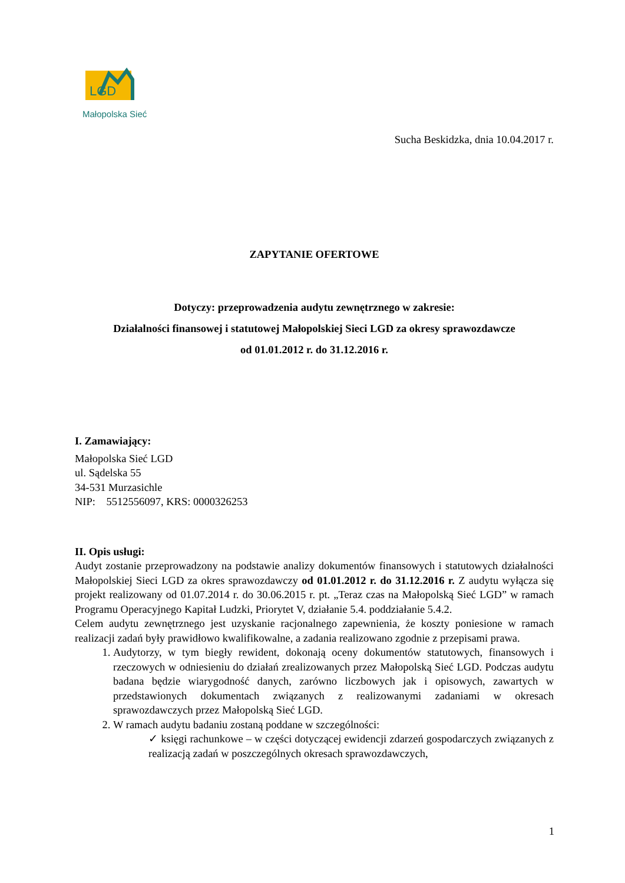LGD
Małopolska Sieć
Sucha Beskidzka, dnia 10.04.2017 r.
ZAPYTANIE OFERTOWE
Dotyczy: przeprowadzenia audytu zewnętrznego w zakresie:
Działalności finansowej i statutowej Małopolskiej Sieci LGD za okresy sprawozdawcze
od 01.01.2012 r. do 31.12.2016 r.
I. Zamawiający:
Małopolska Sieć LGD
ul. Sądelska 55
34-531 Murzasichle
NIP: 5512556097, KRS: 0000326253
II. Opis usługi:
Audyt zostanie przeprowadzony na podstawie analizy dokumentów finansowych i statutowych działalności Małopolskiej Sieci LGD za okres sprawozdawczy od 01.01.2012 r. do 31.12.2016 r. Z audytu wyłącza się projekt realizowany od 01.07.2014 r. do 30.06.2015 r. pt. „Teraz czas na Małopolską Sieć LGD” w ramach Programu Operacyjnego Kapitał Ludzki, Priorytet V, działanie 5.4. poddziałanie 5.4.2.
Celem audytu zewnętrznego jest uzyskanie racjonalnego zapewnienia, że koszty poniesione w ramach realizacji zadań były prawidłowo kwalifikowalne, a zadania realizowano zgodnie z przepisami prawa.
1. Audytorzy, w tym biegły rewident, dokonają oceny dokumentów statutowych, finansowych i rzeczowych w odniesieniu do działań zrealizowanych przez Małopolską Sieć LGD. Podczas audytu badana będzie wiarygodność danych, zarówno liczbowych jak i opisowych, zawartych w przedstawionych dokumentach związanych z realizowanymi zadaniami w okresach sprawozdawczych przez Małopolską Sieć LGD.
2. W ramach audytu badaniu zostaną poddane w szczególności:
✓ księgi rachunkowe – w części dotyczącej ewidencji zdarzeń gospodarczych związanych z realizacją zadań w poszczególnych okresach sprawozdawczych,
1